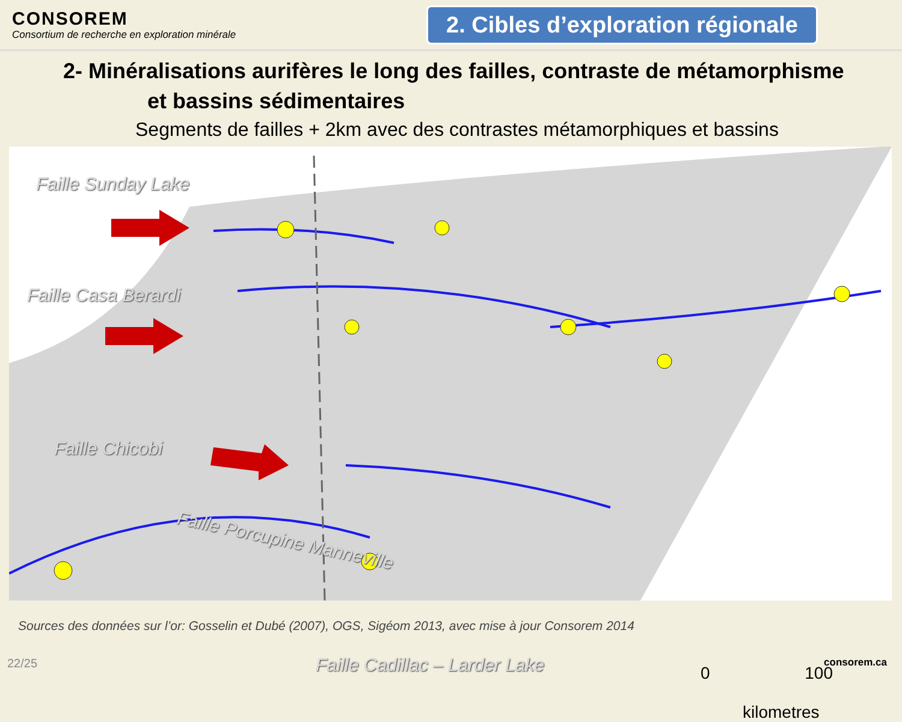CONSOREM
Consortium de recherche en exploration minérale
2. Cibles d’exploration régionale
2- Minéralisations aurifères le long des failles, contraste de métamorphisme
et bassins sédimentaires
Segments de failles + 2km avec des contrastes métamorphiques et bassins
Faille Sunday Lake
Faille Casa Berardi
Faille Chicobi
Faille Porcupine Manneville
Faille Cadillac – Larder Lake 0 100
kilometres
Sources des données sur l’or: Gosselin et Dubé (2007), OGS, Sigéom 2013, avec mise à jour Consorem 2014
22/25 consorem.ca